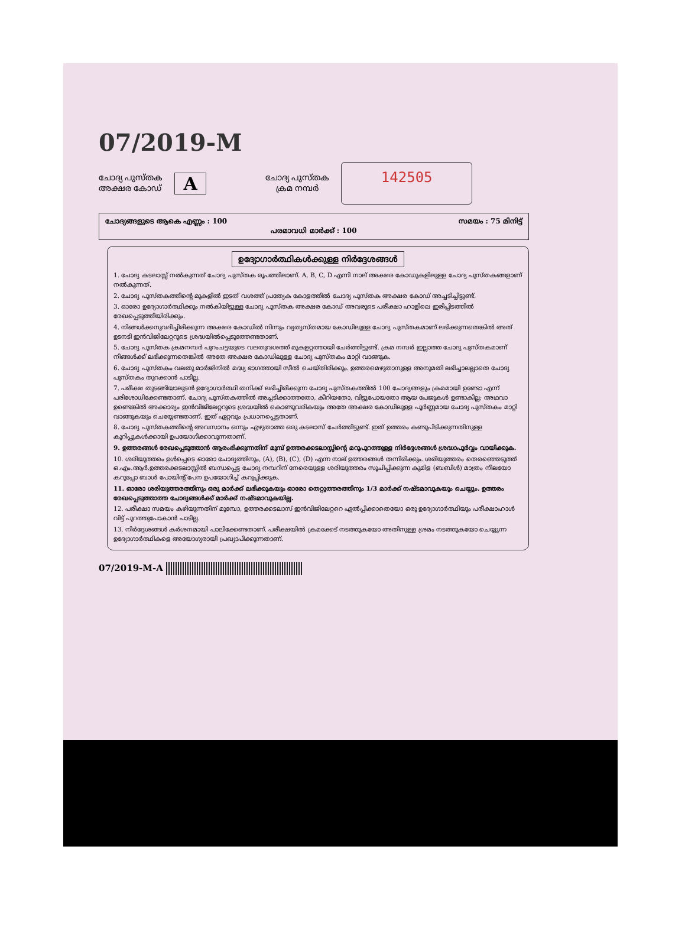07/2019-M
ചോദ്യ പുസ്തക
അക്ഷര കോഡ്
A
ചോദ്യ പുസ്തക
ക്രമ നമ്പർ
142505
ചോദ്യങ്ങളുടെ ആകെ എണ്ണം : 100 സമയം : 75 മിനിട്ട്
പരമാവധി മാർക്ക് : 100
ഉദ്യോഗാർത്ഥികൾക്കുള്ള നിർദ്ദേശങ്ങൾ
1. ചോദ്യ കടലാസ്സ് നൽകുന്നത് ചോദ്യ പുസ്തക രൂപത്തിലാണ്. A, B, C, D എന്നി നാല് അക്ഷര കോഡുകളിലുള്ള ചോദ്യ പുസ്തകങ്ങളാണ് നൽകുന്നത്.
2. ചോദ്യ പുസ്തകത്തിന്റെ മുകളിൽ ഇടത് വശത്ത് പ്രത്യേക കോളത്തിൽ ചോദ്യ പുസ്തക അക്ഷര കോഡ് അച്ചടിച്ചിട്ടുണ്ട്.
3. ഓരോ ഉദ്യോഗാർത്ഥിക്കും നൽകിയിട്ടുള്ള ചോദ്യ പുസ്തക അക്ഷര കോഡ് അവരുടെ പരീക്ഷാ ഹാളിലെ ഇരിപ്പിടത്തിൽ രേഖപ്പെടുത്തിയിരിക്കും.
4. നിങ്ങൾക്കനുവദിച്ചിരിക്കുന്ന അക്ഷര കോഡിൽ നിന്നും വ്യത്യസ്തമായ കോഡിലുള്ള ചോദ്യ പുസ്തകമാണ് ലഭിക്കുന്നതെങ്കിൽ അത് ഉടനടി ഇൻവിജിലേറ്ററുടെ ശ്രദ്ധയിൽപ്പെടുത്തേണ്ടതാണ്.
5. ചോദ്യ പുസ്തക ക്രമനമ്പർ പുറംചട്ടയുടെ വലതുവശത്ത് മുകളറ്റത്തായി ചേർത്തിട്ടുണ്ട്. ക്രമ നമ്പർ ഇല്ലാത്ത ചോദ്യ പുസ്തകമാണ് നിങ്ങൾക്ക് ലഭിക്കുന്നതെങ്കിൽ അതേ അക്ഷര കോഡിലുള്ള ചോദ്യ പുസ്തകം മാറ്റി വാങ്ങുക.
6. ചോദ്യ പുസ്തകം വലതു മാർജിനിൽ മദ്ധ്യ ഭാഗത്തായി സീൽ ചെയ്തിരിക്കും. ഉത്തരമെഴുതാനുള്ള അനുമതി ലഭിച്ചാലല്ലാതെ ചോദ്യ പുസ്തകം തുറക്കാൻ പാടില്ല.
7. പരീക്ഷ തുടങ്ങിയാലുടൻ ഉദ്യോഗാർത്ഥി തനിക്ക് ലഭിച്ചിരിക്കുന്ന ചോദ്യ പുസ്തകത്തിൽ 100 ചോദ്യങ്ങളും ക്രമമായി ഉണ്ടോ എന്ന് പരിശോധിക്കേണ്ടതാണ്. ചോദ്യ പുസ്തകത്തിൽ അച്ചടിക്കാത്തതോ, കീറിയതോ, വിട്ടുപോയതോ ആയ പേജുകൾ ഉണ്ടാകില്ല; അഥവാ ഉണ്ടെങ്കിൽ അക്കാര്യം ഇൻവിജിലേറ്ററുടെ ശ്രദ്ധയിൽ കൊണ്ടുവരികയും അതേ അക്ഷര കോഡിലുള്ള പൂർണ്ണമായ ചോദ്യ പുസ്തകം മാറ്റി വാങ്ങുകയും ചെയ്യേണ്ടതാണ്. ഇത് ഏറ്റവും പ്രധാനപ്പെട്ടതാണ്.
8. ചോദ്യ പുസ്തകത്തിന്റെ അവസാനം ഒന്നും എഴുതാത്ത ഒരു കടലാസ് ചേർത്തിട്ടുണ്ട്. ഇത് ഉത്തരം കണ്ടുപിടിക്കുന്നതിനുള്ള കുറിപ്പുകൾക്കായി ഉപയോഗിക്കാവുന്നതാണ്.
9. ഉത്തരങ്ങൾ രേഖപ്പെടുത്താൻ ആരംഭിക്കുന്നതിന് മുമ്പ് ഉത്തരക്കടലാസ്സിന്റെ മറുപുറത്തുള്ള നിർദ്ദേശങ്ങൾ ശ്രദ്ധാപൂർവ്വം വായിക്കുക.
10. ശരിയുത്തരം ഉൾപ്പെടെ ഓരോ ചോദ്യത്തിനും, (A), (B), (C), (D) എന്ന നാല് ഉത്തരങ്ങൾ തന്നിരിക്കും. ശരിയുത്തരം തെരഞ്ഞെടുത്ത് ഒ.എം.ആർ.ഉത്തരക്കടലാസ്സിൽ ബന്ധപ്പെട്ട ചോദ്യ നമ്പറിന് നേരെയുള്ള ശരിയുത്തരം സൂചിപ്പിക്കുന്ന കുമിള (ബബിൾ) മാത്രം നീലയോ കറുപ്പോ ബാൾ പോയിന്റ് പേന ഉപയോഗിച്ച് കറുപ്പിക്കുക.
11. ഓരോ ശരിയുത്തരത്തിനും ഒരു മാർക്ക് ലഭിക്കുകയും ഓരോ തെറ്റുത്തരത്തിനും 1/3 മാർക്ക് നഷ്ടമാവുകയും ചെയ്യും. ഉത്തരം രേഖപ്പെടുത്താത്ത ചോദ്യങ്ങൾക്ക് മാർക്ക് നഷ്ടമാവുകയില്ല.
12. പരീക്ഷാ സമയം കഴിയുന്നതിന് മുമ്പോ, ഉത്തരക്കടലാസ് ഇൻവിജിലേറ്ററെ ഏൽപ്പിക്കാതെയോ ഒരു ഉദ്യോഗാർത്ഥിയും പരീക്ഷാഹാൾ വിട്ട് പുറത്തുപോകാൻ പാടില്ല.
13. നിർദ്ദേശങ്ങൾ കർശനമായി പാലിക്കേണ്ടതാണ്. പരീക്ഷയിൽ ക്രമക്കേട് നടത്തുകയോ അതിനുള്ള ശ്രമം നടത്തുകയോ ചെയ്യുന്ന ഉദ്യോഗാർത്ഥികളെ അയോഗ്യരായി പ്രഖ്യാപിക്കുന്നതാണ്.
07/2019-M-A